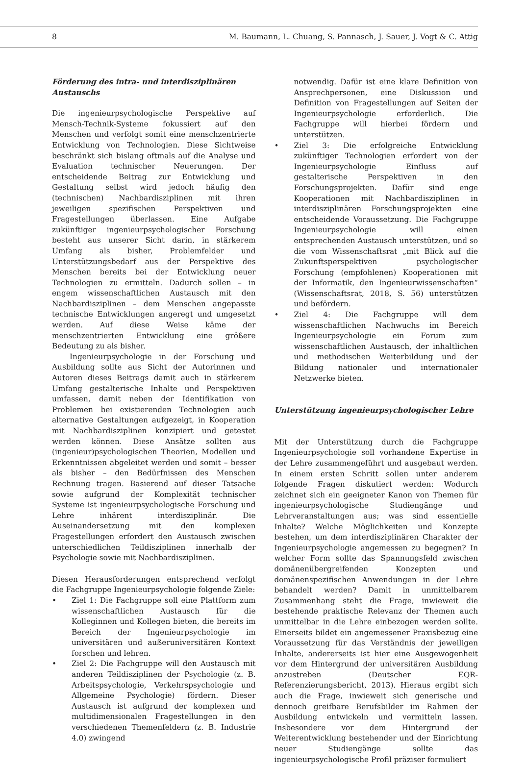8 M. Baumann, L. Chuang, S. Pannasch, J. Sauer, J. Vogt & C. Attig
Förderung des intra- und interdisziplinären Austauschs
Die ingenieurpsychologische Perspektive auf Mensch-Technik-Systeme fokussiert auf den Menschen und verfolgt somit eine menschzentrierte Entwicklung von Technologien. Diese Sichtweise beschränkt sich bislang oftmals auf die Analyse und Evaluation technischer Neuerungen. Der entscheidende Beitrag zur Entwicklung und Gestaltung selbst wird jedoch häufig den (technischen) Nachbardisziplinen mit ihren jeweiligen spezifischen Perspektiven und Fragestellungen überlassen. Eine Aufgabe zukünftiger ingenieurpsychologischer Forschung besteht aus unserer Sicht darin, in stärkerem Umfang als bisher, Problemfelder und Unterstützungsbedarf aus der Perspektive des Menschen bereits bei der Entwicklung neuer Technologien zu ermitteln. Dadurch sollen – in engem wissenschaftlichen Austausch mit den Nachbardisziplinen – dem Menschen angepasste technische Entwicklungen angeregt und umgesetzt werden. Auf diese Weise käme der menschzentrierten Entwicklung eine größere Bedeutung zu als bisher.
Ingenieurpsychologie in der Forschung und Ausbildung sollte aus Sicht der Autorinnen und Autoren dieses Beitrags damit auch in stärkerem Umfang gestalterische Inhalte und Perspektiven umfassen, damit neben der Identifikation von Problemen bei existierenden Technologien auch alternative Gestaltungen aufgezeigt, in Kooperation mit Nachbardisziplinen konzipiert und getestet werden können. Diese Ansätze sollten aus (ingenieur)psychologischen Theorien, Modellen und Erkenntnissen abgeleitet werden und somit – besser als bisher – den Bedürfnissen des Menschen Rechnung tragen. Basierend auf dieser Tatsache sowie aufgrund der Komplexität technischer Systeme ist ingenieurpsychologische Forschung und Lehre inhärent interdisziplinär. Die Auseinandersetzung mit den komplexen Fragestellungen erfordert den Austausch zwischen unterschiedlichen Teildisziplinen innerhalb der Psychologie sowie mit Nachbardisziplinen.
Diesen Herausforderungen entsprechend verfolgt die Fachgruppe Ingenieurpsychologie folgende Ziele:
• Ziel 1: Die Fachgruppe soll eine Plattform zum wissenschaftlichen Austausch für die Kolleginnen und Kollegen bieten, die bereits im Bereich der Ingenieurpsychologie im universitären und außeruniversitären Kontext forschen und lehren.
• Ziel 2: Die Fachgruppe will den Austausch mit anderen Teildisziplinen der Psychologie (z. B. Arbeitspsychologie, Verkehrspsychologie und Allgemeine Psychologie) fördern. Dieser Austausch ist aufgrund der komplexen und multidimensionalen Fragestellungen in den verschiedenen Themenfeldern (z. B. Industrie 4.0) zwingend
notwendig. Dafür ist eine klare Definition von Ansprechpersonen, eine Diskussion und Definition von Fragestellungen auf Seiten der Ingenieurpsychologie erforderlich. Die Fachgruppe will hierbei fördern und unterstützen.
• Ziel 3: Die erfolgreiche Entwicklung zukünftiger Technologien erfordert von der Ingenieurpsychologie Einfluss auf gestalterische Perspektiven in den Forschungsprojekten. Dafür sind enge Kooperationen mit Nachbardisziplinen in interdisziplinären Forschungsprojekten eine entscheidende Voraussetzung. Die Fachgruppe Ingenieurpsychologie will einen entsprechenden Austausch unterstützen, und so die vom Wissenschaftsrat „mit Blick auf die Zukunftsperspektiven psychologischer Forschung (empfohlenen) Kooperationen mit der Informatik, den Ingenieurwissenschaften“ (Wissenschaftsrat, 2018, S. 56) unterstützen und befördern.
• Ziel 4: Die Fachgruppe will dem wissenschaftlichen Nachwuchs im Bereich Ingenieurpsychologie ein Forum zum wissenschaftlichen Austausch, der inhaltlichen und methodischen Weiterbildung und der Bildung nationaler und internationaler Netzwerke bieten.
Unterstützung ingenieurpsychologischer Lehre
Mit der Unterstützung durch die Fachgruppe Ingenieurpsychologie soll vorhandene Expertise in der Lehre zusammengeführt und ausgebaut werden. In einem ersten Schritt sollen unter anderem folgende Fragen diskutiert werden: Wodurch zeichnet sich ein geeigneter Kanon von Themen für ingenieurpsychologische Studiengänge und Lehrveranstaltungen aus; was sind essentielle Inhalte? Welche Möglichkeiten und Konzepte bestehen, um dem interdisziplinären Charakter der Ingenieurpsychologie angemessen zu begegnen? In welcher Form sollte das Spannungsfeld zwischen domänenübergreifenden Konzepten und domänenspezifischen Anwendungen in der Lehre behandelt werden? Damit in unmittelbarem Zusammenhang steht die Frage, inwieweit die bestehende praktische Relevanz der Themen auch unmittelbar in die Lehre einbezogen werden sollte. Einerseits bildet ein angemessener Praxisbezug eine Voraussetzung für das Verständnis der jeweiligen Inhalte, andererseits ist hier eine Ausgewogenheit vor dem Hintergrund der universitären Ausbildung anzustreben (Deutscher EQR-Referenzierungsbericht, 2013). Hieraus ergibt sich auch die Frage, inwieweit sich generische und dennoch greifbare Berufsbilder im Rahmen der Ausbildung entwickeln und vermitteln lassen. Insbesondere vor dem Hintergrund der Weiterentwicklung bestehender und der Einrichtung neuer Studiengänge sollte das ingenieurpsychologische Profil präziser formuliert